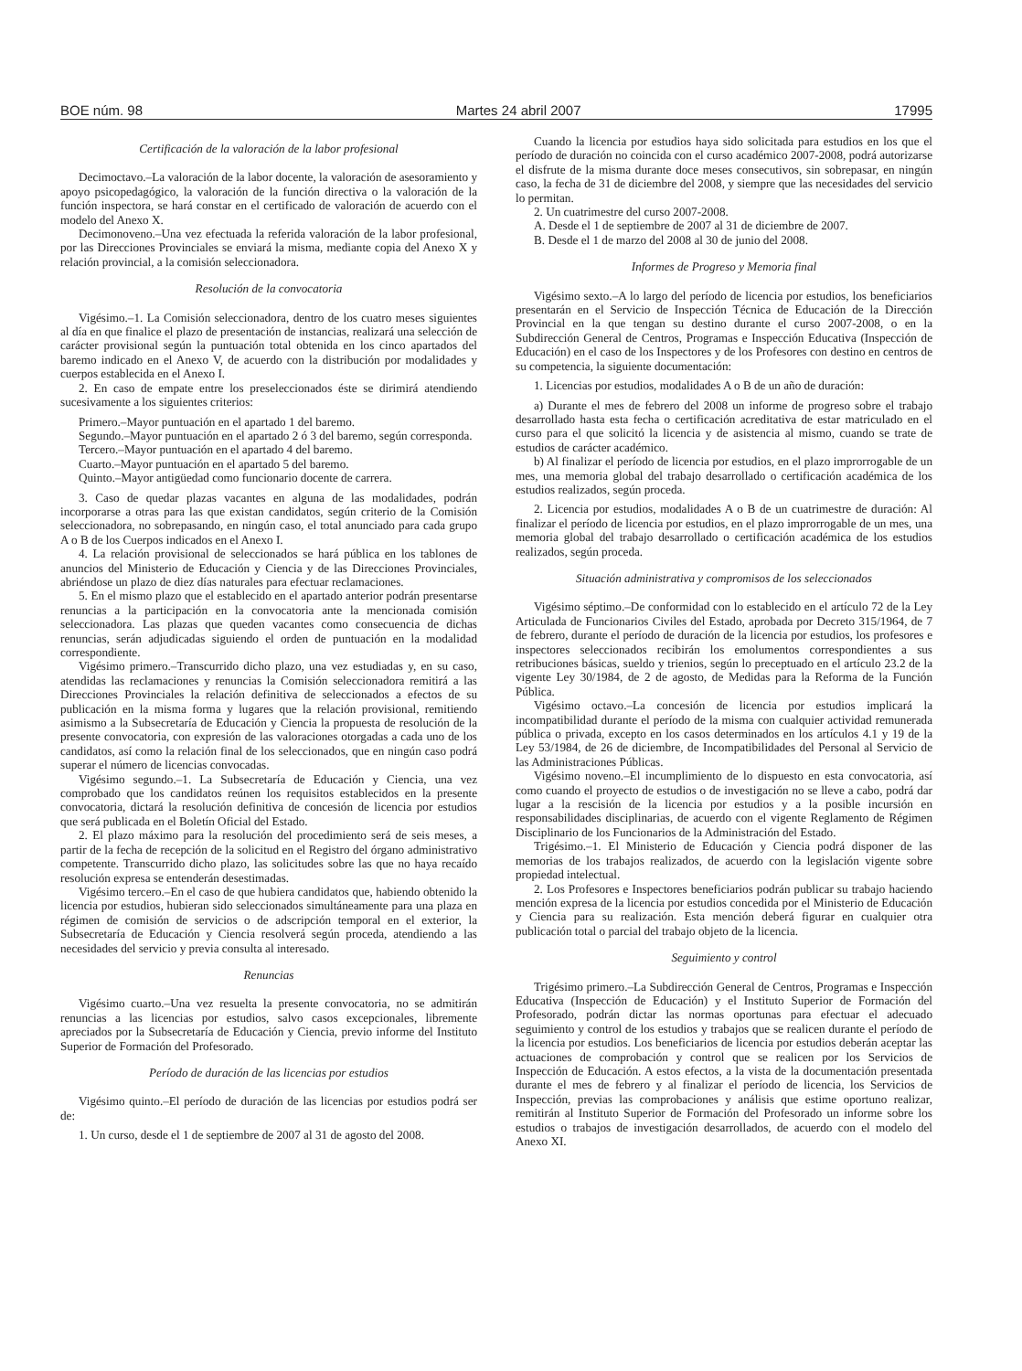BOE núm. 98 Martes 24 abril 2007 17995
Certificación de la valoración de la labor profesional
Decimoctavo.–La valoración de la labor docente, la valoración de asesoramiento y apoyo psicopedagógico, la valoración de la función directiva o la valoración de la función inspectora, se hará constar en el certificado de valoración de acuerdo con el modelo del Anexo X.
Decimonoveno.–Una vez efectuada la referida valoración de la labor profesional, por las Direcciones Provinciales se enviará la misma, mediante copia del Anexo X y relación provincial, a la comisión seleccionadora.
Resolución de la convocatoria
Vigésimo.–1. La Comisión seleccionadora, dentro de los cuatro meses siguientes al día en que finalice el plazo de presentación de instancias, realizará una selección de carácter provisional según la puntuación total obtenida en los cinco apartados del baremo indicado en el Anexo V, de acuerdo con la distribución por modalidades y cuerpos establecida en el Anexo I.
2. En caso de empate entre los preseleccionados éste se dirimirá atendiendo sucesivamente a los siguientes criterios:
Primero.–Mayor puntuación en el apartado 1 del baremo.
Segundo.–Mayor puntuación en el apartado 2 ó 3 del baremo, según corresponda.
Tercero.–Mayor puntuación en el apartado 4 del baremo.
Cuarto.–Mayor puntuación en el apartado 5 del baremo.
Quinto.–Mayor antigüedad como funcionario docente de carrera.
3. Caso de quedar plazas vacantes en alguna de las modalidades, podrán incorporarse a otras para las que existan candidatos, según criterio de la Comisión seleccionadora, no sobrepasando, en ningún caso, el total anunciado para cada grupo A o B de los Cuerpos indicados en el Anexo I.
4. La relación provisional de seleccionados se hará pública en los tablones de anuncios del Ministerio de Educación y Ciencia y de las Direcciones Provinciales, abriéndose un plazo de diez días naturales para efectuar reclamaciones.
5. En el mismo plazo que el establecido en el apartado anterior podrán presentarse renuncias a la participación en la convocatoria ante la mencionada comisión seleccionadora. Las plazas que queden vacantes como consecuencia de dichas renuncias, serán adjudicadas siguiendo el orden de puntuación en la modalidad correspondiente.
Vigésimo primero.–Transcurrido dicho plazo, una vez estudiadas y, en su caso, atendidas las reclamaciones y renuncias la Comisión seleccionadora remitirá a las Direcciones Provinciales la relación definitiva de seleccionados a efectos de su publicación en la misma forma y lugares que la relación provisional, remitiendo asimismo a la Subsecretaría de Educación y Ciencia la propuesta de resolución de la presente convocatoria, con expresión de las valoraciones otorgadas a cada uno de los candidatos, así como la relación final de los seleccionados, que en ningún caso podrá superar el número de licencias convocadas.
Vigésimo segundo.–1. La Subsecretaría de Educación y Ciencia, una vez comprobado que los candidatos reúnen los requisitos establecidos en la presente convocatoria, dictará la resolución definitiva de concesión de licencia por estudios que será publicada en el Boletín Oficial del Estado.
2. El plazo máximo para la resolución del procedimiento será de seis meses, a partir de la fecha de recepción de la solicitud en el Registro del órgano administrativo competente. Transcurrido dicho plazo, las solicitudes sobre las que no haya recaído resolución expresa se entenderán desestimadas.
Vigésimo tercero.–En el caso de que hubiera candidatos que, habiendo obtenido la licencia por estudios, hubieran sido seleccionados simultáneamente para una plaza en régimen de comisión de servicios o de adscripción temporal en el exterior, la Subsecretaría de Educación y Ciencia resolverá según proceda, atendiendo a las necesidades del servicio y previa consulta al interesado.
Renuncias
Vigésimo cuarto.–Una vez resuelta la presente convocatoria, no se admitirán renuncias a las licencias por estudios, salvo casos excepcionales, libremente apreciados por la Subsecretaría de Educación y Ciencia, previo informe del Instituto Superior de Formación del Profesorado.
Período de duración de las licencias por estudios
Vigésimo quinto.–El período de duración de las licencias por estudios podrá ser de:
1. Un curso, desde el 1 de septiembre de 2007 al 31 de agosto del 2008.
Cuando la licencia por estudios haya sido solicitada para estudios en los que el período de duración no coincida con el curso académico 2007-2008, podrá autorizarse el disfrute de la misma durante doce meses consecutivos, sin sobrepasar, en ningún caso, la fecha de 31 de diciembre del 2008, y siempre que las necesidades del servicio lo permitan.
2. Un cuatrimestre del curso 2007-2008.
A. Desde el 1 de septiembre de 2007 al 31 de diciembre de 2007.
B. Desde el 1 de marzo del 2008 al 30 de junio del 2008.
Informes de Progreso y Memoria final
Vigésimo sexto.–A lo largo del período de licencia por estudios, los beneficiarios presentarán en el Servicio de Inspección Técnica de Educación de la Dirección Provincial en la que tengan su destino durante el curso 2007-2008, o en la Subdirección General de Centros, Programas e Inspección Educativa (Inspección de Educación) en el caso de los Inspectores y de los Profesores con destino en centros de su competencia, la siguiente documentación:
1. Licencias por estudios, modalidades A o B de un año de duración:
a) Durante el mes de febrero del 2008 un informe de progreso sobre el trabajo desarrollado hasta esta fecha o certificación acreditativa de estar matriculado en el curso para el que solicitó la licencia y de asistencia al mismo, cuando se trate de estudios de carácter académico.
b) Al finalizar el período de licencia por estudios, en el plazo improrrogable de un mes, una memoria global del trabajo desarrollado o certificación académica de los estudios realizados, según proceda.
2. Licencia por estudios, modalidades A o B de un cuatrimestre de duración: Al finalizar el período de licencia por estudios, en el plazo improrrogable de un mes, una memoria global del trabajo desarrollado o certificación académica de los estudios realizados, según proceda.
Situación administrativa y compromisos de los seleccionados
Vigésimo séptimo.–De conformidad con lo establecido en el artículo 72 de la Ley Articulada de Funcionarios Civiles del Estado, aprobada por Decreto 315/1964, de 7 de febrero, durante el período de duración de la licencia por estudios, los profesores e inspectores seleccionados recibirán los emolumentos correspondientes a sus retribuciones básicas, sueldo y trienios, según lo preceptuado en el artículo 23.2 de la vigente Ley 30/1984, de 2 de agosto, de Medidas para la Reforma de la Función Pública.
Vigésimo octavo.–La concesión de licencia por estudios implicará la incompatibilidad durante el período de la misma con cualquier actividad remunerada pública o privada, excepto en los casos determinados en los artículos 4.1 y 19 de la Ley 53/1984, de 26 de diciembre, de Incompatibilidades del Personal al Servicio de las Administraciones Públicas.
Vigésimo noveno.–El incumplimiento de lo dispuesto en esta convocatoria, así como cuando el proyecto de estudios o de investigación no se lleve a cabo, podrá dar lugar a la rescisión de la licencia por estudios y a la posible incursión en responsabilidades disciplinarias, de acuerdo con el vigente Reglamento de Régimen Disciplinario de los Funcionarios de la Administración del Estado.
Trigésimo.–1. El Ministerio de Educación y Ciencia podrá disponer de las memorias de los trabajos realizados, de acuerdo con la legislación vigente sobre propiedad intelectual.
2. Los Profesores e Inspectores beneficiarios podrán publicar su trabajo haciendo mención expresa de la licencia por estudios concedida por el Ministerio de Educación y Ciencia para su realización. Esta mención deberá figurar en cualquier otra publicación total o parcial del trabajo objeto de la licencia.
Seguimiento y control
Trigésimo primero.–La Subdirección General de Centros, Programas e Inspección Educativa (Inspección de Educación) y el Instituto Superior de Formación del Profesorado, podrán dictar las normas oportunas para efectuar el adecuado seguimiento y control de los estudios y trabajos que se realicen durante el período de la licencia por estudios. Los beneficiarios de licencia por estudios deberán aceptar las actuaciones de comprobación y control que se realicen por los Servicios de Inspección de Educación. A estos efectos, a la vista de la documentación presentada durante el mes de febrero y al finalizar el período de licencia, los Servicios de Inspección, previas las comprobaciones y análisis que estime oportuno realizar, remitirán al Instituto Superior de Formación del Profesorado un informe sobre los estudios o trabajos de investigación desarrollados, de acuerdo con el modelo del Anexo XI.